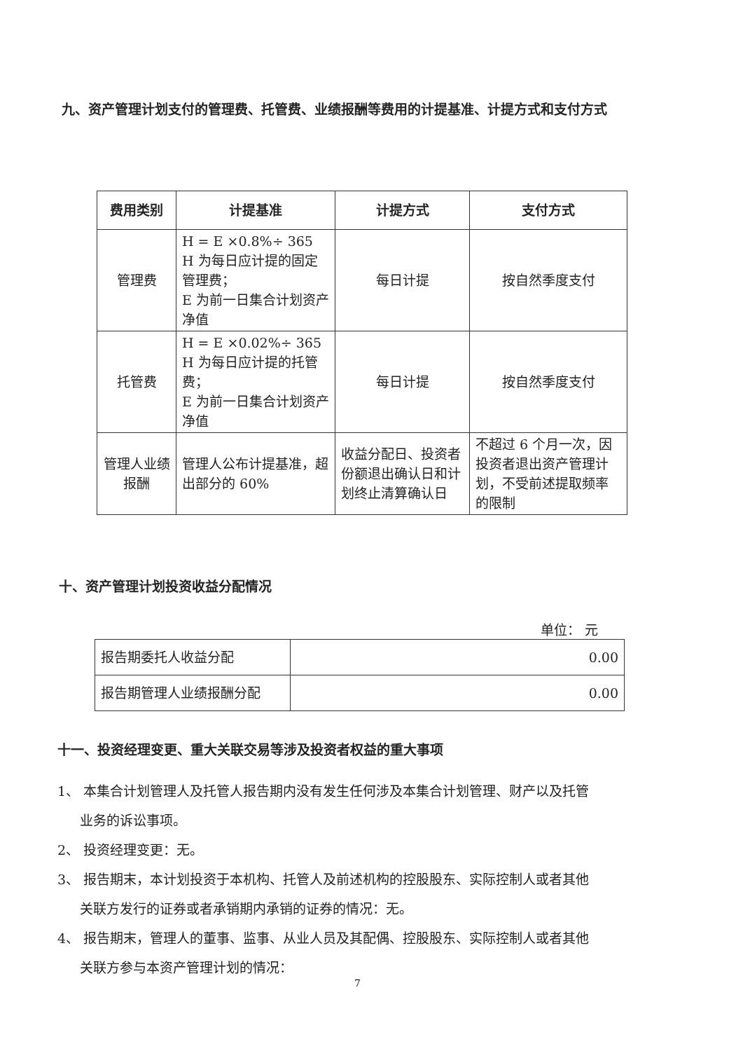九、资产管理计划支付的管理费、托管费、业绩报酬等费用的计提基准、计提方式和支付方式
| 费用类别 | 计提基准 | 计提方式 | 支付方式 |
| --- | --- | --- | --- |
| 管理费 | H = E ×0.8%÷ 365 H 为每日应计提的固定管理费； E 为前一日集合计划资产净值 | 每日计提 | 按自然季度支付 |
| 托管费 | H = E ×0.02%÷ 365 H 为每日应计提的托管费； E 为前一日集合计划资产净值 | 每日计提 | 按自然季度支付 |
| 管理人业绩报酬 | 管理人公布计提基准，超出部分的 60% | 收益分配日、投资者份额退出确认日和计划终止清算确认日 | 不超过 6 个月一次，因投资者退出资产管理计划，不受前述提取频率的限制 |
十、资产管理计划投资收益分配情况
单位： 元
| 报告期委托人收益分配 | 0.00 |
| 报告期管理人业绩报酬分配 | 0.00 |
十一、投资经理变更、重大关联交易等涉及投资者权益的重大事项
1、 本集合计划管理人及托管人报告期内没有发生任何涉及本集合计划管理、财产以及托管
业务的诉讼事项。
2、 投资经理变更：无。
3、 报告期末，本计划投资于本机构、托管人及前述机构的控股股东、实际控制人或者其他
关联方发行的证券或者承销期内承销的证券的情况：无。
4、 报告期末，管理人的董事、监事、从业人员及其配偶、控股股东、实际控制人或者其他
关联方参与本资产管理计划的情况：
7